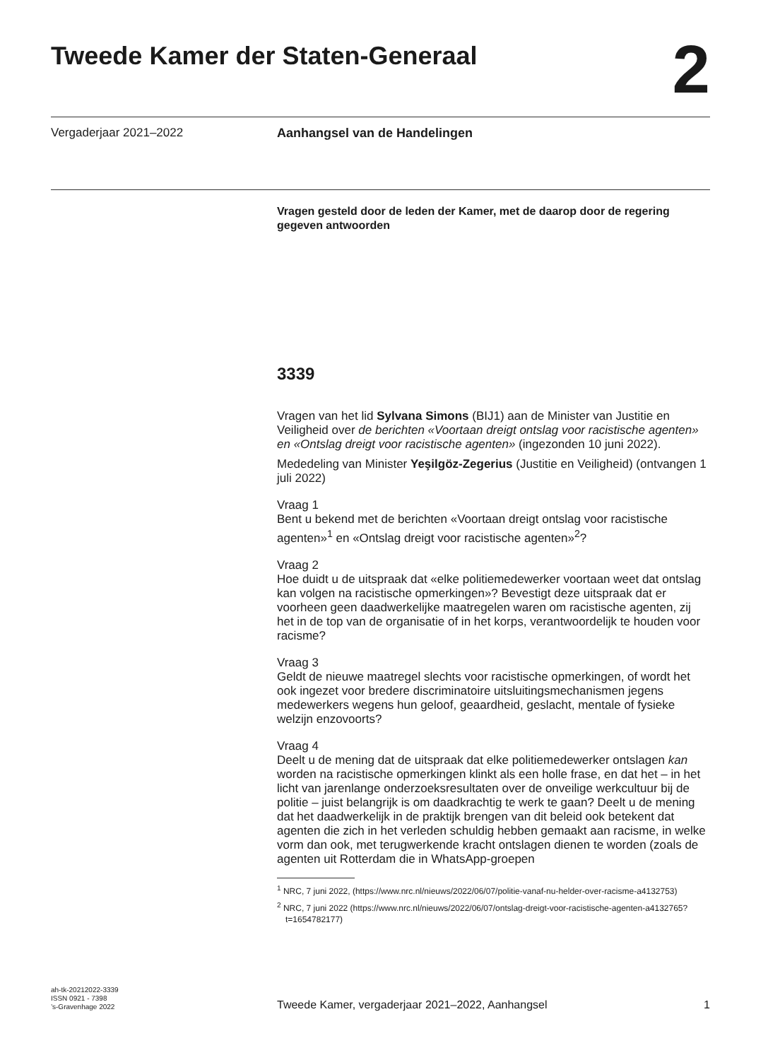Tweede Kamer der Staten-Generaal
2
Vergaderjaar 2021–2022
Aanhangsel van de Handelingen
Vragen gesteld door de leden der Kamer, met de daarop door de regering gegeven antwoorden
3339
Vragen van het lid Sylvana Simons (BIJ1) aan de Minister van Justitie en Veiligheid over de berichten «Voortaan dreigt ontslag voor racistische agenten» en «Ontslag dreigt voor racistische agenten» (ingezonden 10 juni 2022).
Mededeling van Minister Yeşilgöz-Zegerius (Justitie en Veiligheid) (ontvangen 1 juli 2022)
Vraag 1
Bent u bekend met de berichten «Voortaan dreigt ontslag voor racistische agenten»<sup>1</sup> en «Ontslag dreigt voor racistische agenten»<sup>2</sup>?
Vraag 2
Hoe duidt u de uitspraak dat «elke politiemedewerker voortaan weet dat ontslag kan volgen na racistische opmerkingen»? Bevestigt deze uitspraak dat er voorheen geen daadwerkelijke maatregelen waren om racistische agenten, zij het in de top van de organisatie of in het korps, verantwoordelijk te houden voor racisme?
Vraag 3
Geldt de nieuwe maatregel slechts voor racistische opmerkingen, of wordt het ook ingezet voor bredere discriminatoire uitsluitingsmechanismen jegens medewerkers wegens hun geloof, geaardheid, geslacht, mentale of fysieke welzijn enzovoorts?
Vraag 4
Deelt u de mening dat de uitspraak dat elke politiemedewerker ontslagen kan worden na racistische opmerkingen klinkt als een holle frase, en dat het – in het licht van jarenlange onderzoeksresultaten over de onveilige werkcultuur bij de politie – juist belangrijk is om daadkrachtig te werk te gaan? Deelt u de mening dat het daadwerkelijk in de praktijk brengen van dit beleid ook betekent dat agenten die zich in het verleden schuldig hebben gemaakt aan racisme, in welke vorm dan ook, met terugwerkende kracht ontslagen dienen te worden (zoals de agenten uit Rotterdam die in WhatsApp-groepen
<sup>1</sup> NRC, 7 juni 2022, (https://www.nrc.nl/nieuws/2022/06/07/politie-vanaf-nu-helder-over-racisme-a4132753)
<sup>2</sup> NRC, 7 juni 2022 (https://www.nrc.nl/nieuws/2022/06/07/ontslag-dreigt-voor-racistische-agenten-a4132765?t=1654782177)
ah-tk-20212022-3339
ISSN 0921 - 7398
’s-Gravenhage 2022
Tweede Kamer, vergaderjaar 2021–2022, Aanhangsel
1